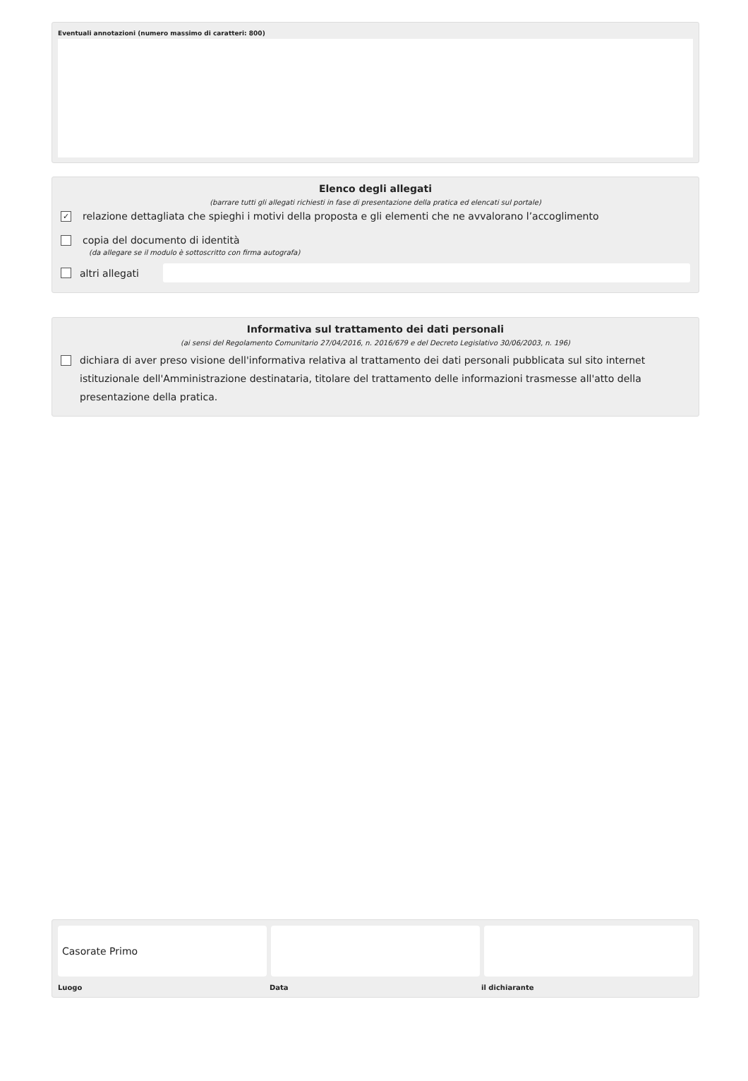Eventuali annotazioni (numero massimo di caratteri: 800)
Elenco degli allegati
(barrare tutti gli allegati richiesti in fase di presentazione della pratica ed elencati sul portale)
✓
relazione dettagliata che spieghi i motivi della proposta e gli elementi che ne avvalorano l’accoglimento
copia del documento di identità
(da allegare se il modulo è sottoscritto con firma autografa)
altri allegati
Informativa sul trattamento dei dati personali
(ai sensi del Regolamento Comunitario 27/04/2016, n. 2016/679 e del Decreto Legislativo 30/06/2003, n. 196)
dichiara di aver preso visione dell'informativa relativa al trattamento dei dati personali pubblicata sul sito internet istituzionale dell'Amministrazione destinataria, titolare del trattamento delle informazioni trasmesse all'atto della presentazione della pratica.
Casorate Primo
Luogo Data il dichiarante